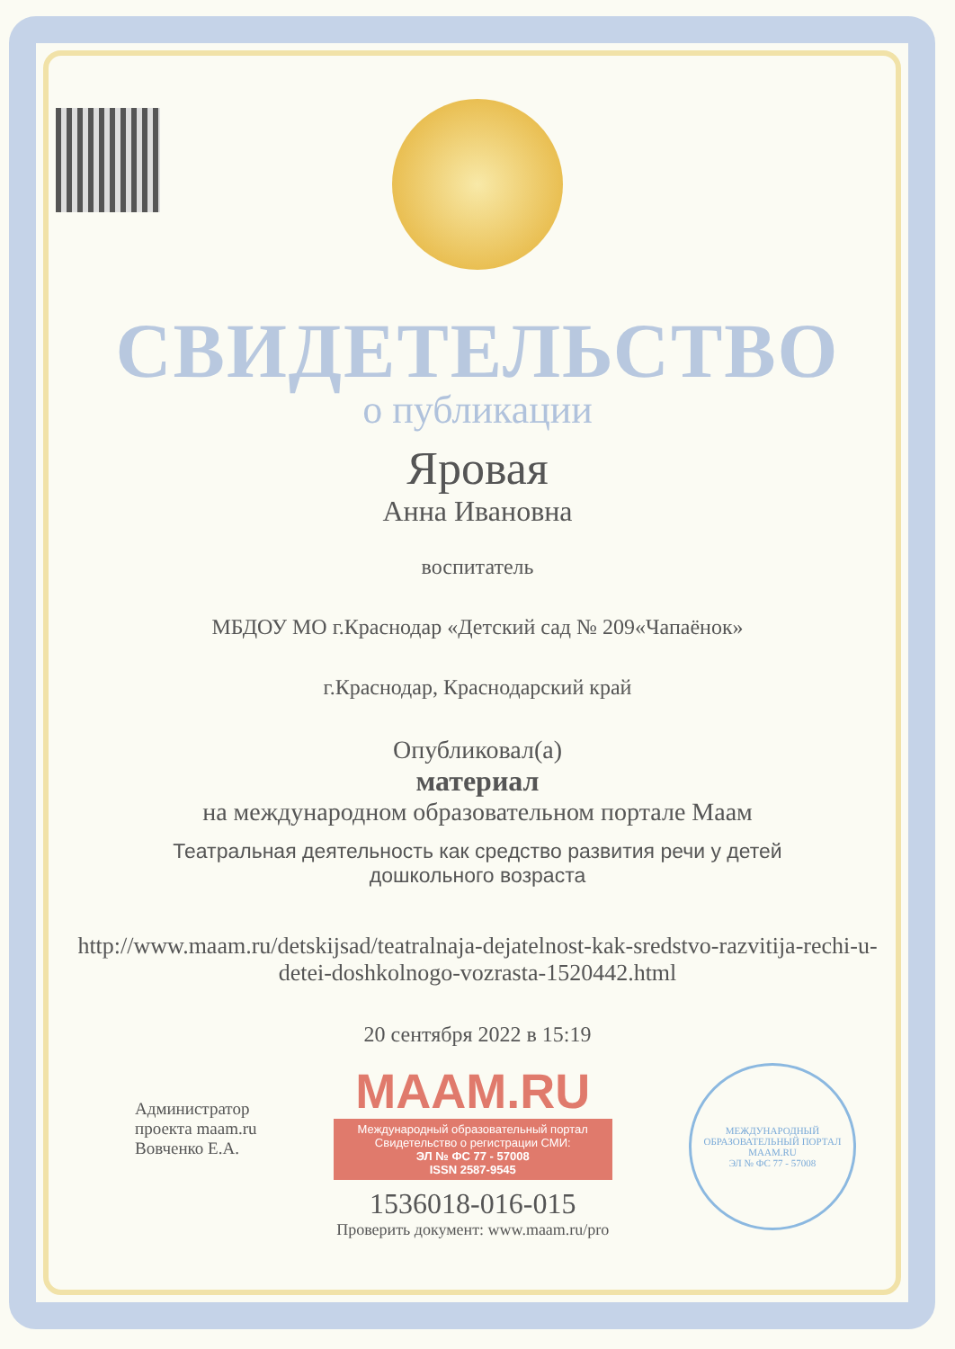СВИДЕТЕЛЬСТВО
о публикации
Яровая
Анна Ивановна
воспитатель
МБДОУ МО г.Краснодар «Детский сад № 209«Чапаёнок»
г.Краснодар, Краснодарский край
Опубликовал(а)
материал
на международном образовательном портале Маам
Театральная деятельность как средство развития речи у детей
дошкольного возраста
http://www.maam.ru/detskijsad/teatralnaja-dejatelnost-kak-sredstvo-razvitija-rechi-u-detei-doshkolnogo-vozrasta-1520442.html
20 сентября 2022 в 15:19
Администратор
проекта maam.ru
Вовченко Е.А.
MAAM.RU
Международный образовательный портал
Свидетельство о регистрации СМИ:
ЭЛ № ФС 77 - 57008
ISSN 2587-9545
1536018-016-015
Проверить документ: www.maam.ru/pro
МЕЖДУНАРОДНЫЙ ОБРАЗОВАТЕЛЬНЫЙ ПОРТАЛ
MAAM.RU
ЭЛ № ФС 77 - 57008